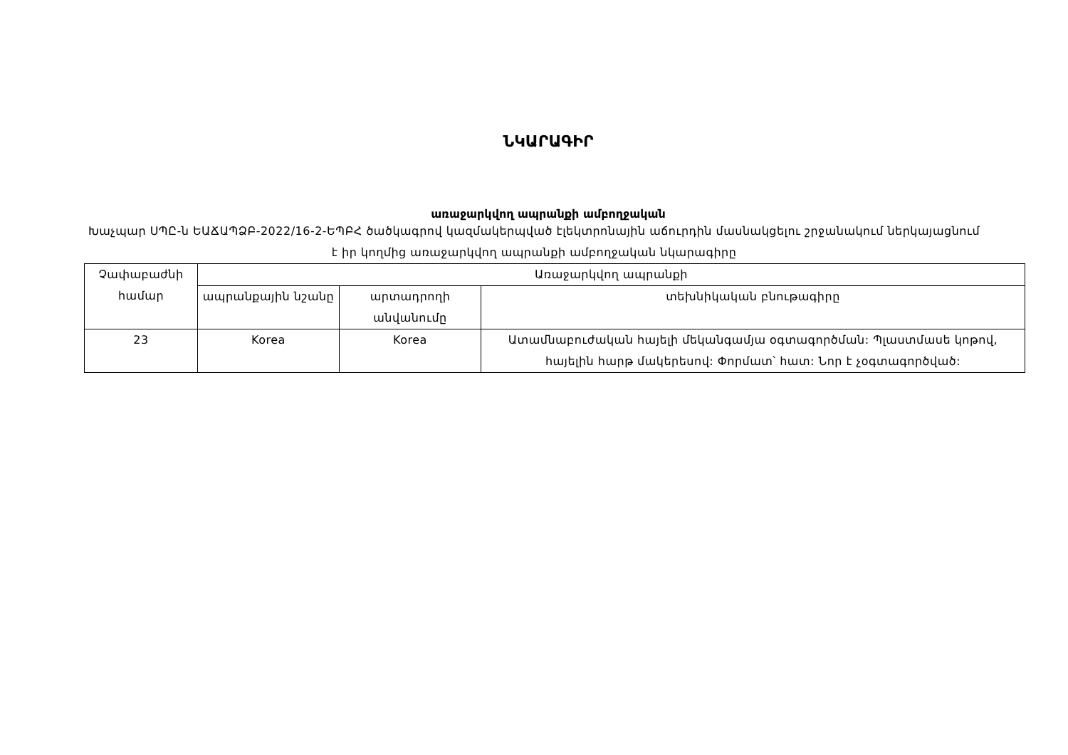ՆԿԱՐԱԳԻՐ
առաջարկվող ապրանքի ամբողջական
Խաչպար ՍՊԸ-ն ԵԱՃԱՊՁԲ-2022/16-2-ԵՊԲՀ ծածկագրով կազմակերպված էլեկտրոնային աճուրդին մասնակցելու շրջանակում ներկայացնում է իր կողմից առաջարկվող ապրանքի ամբողջական նկարագիրը
| Չափաբաժնի համար | Առաջարկվող ապրանքի | | |
| | ապրանքային նշանը | արտադրողի անվանումը | տեխնիկական բնութագիրը |
| 23 | Korea | Korea | Ատամնաբուժական հայելի մեկանգամյա օգտագործման: Պլաստմասե կոթով, հայելին հարթ մակերեսով: Փորմատ՝ հատ: Նոր է չօգտագործված: |